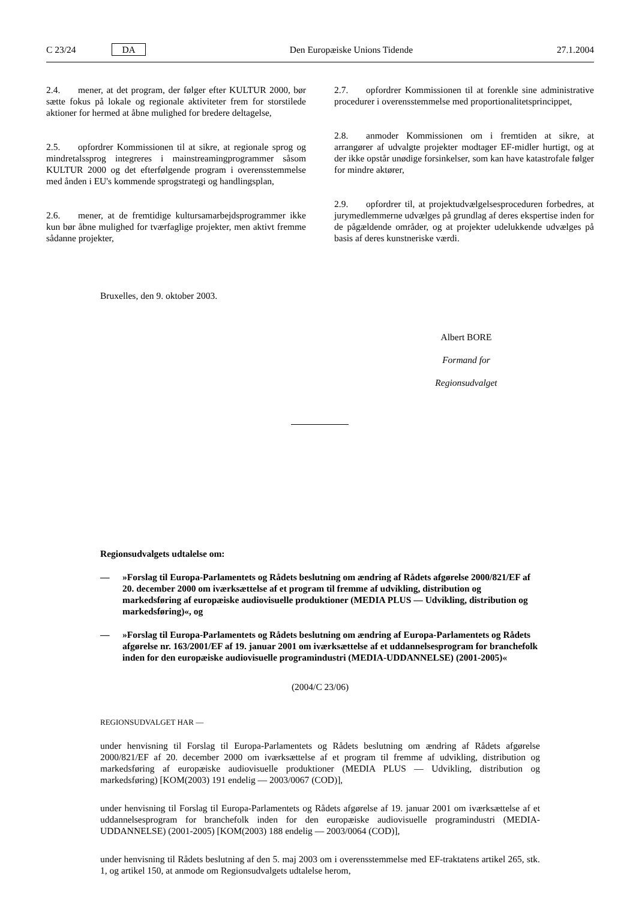C 23/24 DA Den Europæiske Unions Tidende 27.1.2004
2.4. mener, at det program, der følger efter KULTUR 2000, bør sætte fokus på lokale og regionale aktiviteter frem for storstilede aktioner for hermed at åbne mulighed for bredere deltagelse,
2.5. opfordrer Kommissionen til at sikre, at regionale sprog og mindretalssprog integreres i mainstreamingprogrammer såsom KULTUR 2000 og det efterfølgende program i overensstemmelse med ånden i EU's kommende sprogstrategi og handlingsplan,
2.6. mener, at de fremtidige kultursamarbejdsprogrammer ikke kun bør åbne mulighed for tværfaglige projekter, men aktivt fremme sådanne projekter,
2.7. opfordrer Kommissionen til at forenkle sine administrative procedurer i overensstemmelse med proportionalitetsprincippet,
2.8. anmoder Kommissionen om i fremtiden at sikre, at arrangører af udvalgte projekter modtager EF-midler hurtigt, og at der ikke opstår unødige forsinkelser, som kan have katastrofale følger for mindre aktører,
2.9. opfordrer til, at projektudvælgelsesproceduren forbedres, at jurymedlemmerne udvælges på grundlag af deres ekspertise inden for de pågældende områder, og at projekter udelukkende udvælges på basis af deres kunstneriske værdi.
Bruxelles, den 9. oktober 2003.
Albert BORE
Formand for
Regionsudvalget
Regionsudvalgets udtalelse om:
— »Forslag til Europa-Parlamentets og Rådets beslutning om ændring af Rådets afgørelse 2000/821/EF af 20. december 2000 om iværksættelse af et program til fremme af udvikling, distribution og markedsføring af europæiske audiovisuelle produktioner (MEDIA PLUS — Udvikling, distribution og markedsføring)«, og
— »Forslag til Europa-Parlamentets og Rådets beslutning om ændring af Europa-Parlamentets og Rådets afgørelse nr. 163/2001/EF af 19. januar 2001 om iværksættelse af et uddannelsesprogram for branchefolk inden for den europæiske audiovisuelle programindustri (MEDIA-UDDANNELSE) (2001-2005)«
(2004/C 23/06)
REGIONSUDVALGET HAR —
under henvisning til Forslag til Europa-Parlamentets og Rådets beslutning om ændring af Rådets afgørelse 2000/821/EF af 20. december 2000 om iværksættelse af et program til fremme af udvikling, distribution og markedsføring af europæiske audiovisuelle produktioner (MEDIA PLUS — Udvikling, distribution og markedsføring) [KOM(2003) 191 endelig — 2003/0067 (COD)],
under henvisning til Forslag til Europa-Parlamentets og Rådets afgørelse af 19. januar 2001 om iværksættelse af et uddannelsesprogram for branchefolk inden for den europæiske audiovisuelle programindustri (MEDIA-UDDANNELSE) (2001-2005) [KOM(2003) 188 endelig — 2003/0064 (COD)],
under henvisning til Rådets beslutning af den 5. maj 2003 om i overensstemmelse med EF-traktatens artikel 265, stk. 1, og artikel 150, at anmode om Regionsudvalgets udtalelse herom,